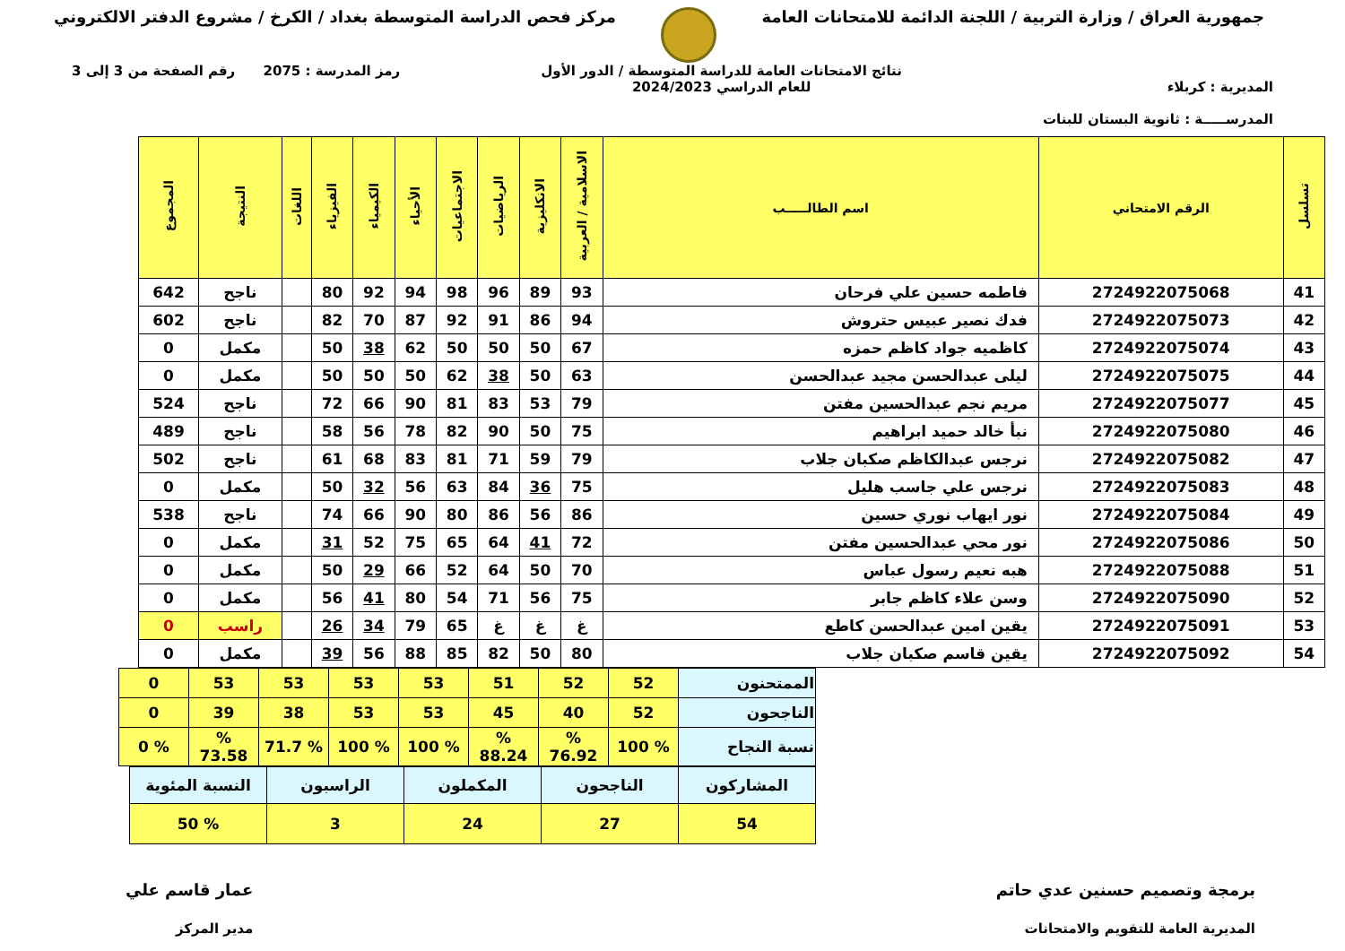جمهورية العراق / وزارة التربية / اللجنة الدائمة للامتحانات العامة
مركز فحص الدراسة المتوسطة بغداد / الكرخ / مشروع الدفتر الالكتروني
المديرية : كربلاء
المدرســـــة : ثانوية البستان للبنات
نتائج الامتحانات العامة للدراسة المتوسطة / الدور الأول
للعام الدراسي 2024/2023
رمز المدرسة : 2075 رقم الصفحة من 3 إلى 3
| تسلسل | الرقم الامتحاني | اسم الطالـــــب | الاسلامية / العربية | الانكليزية | الرياضيات | الاجتماعيات | الأحياء | الكيمياء | الفيزياء | اللغات | النتيجة | المجموع |
| --- | --- | --- | --- | --- | --- | --- | --- | --- | --- | --- | --- | --- |
| 41 | 2724922075068 | فاطمه حسين علي فرحان | 93 | 89 | 96 | 98 | 94 | 92 | 80 | | ناجح | 642 |
| 42 | 2724922075073 | فدك نصير عبيس حتروش | 94 | 86 | 91 | 92 | 87 | 70 | 82 | | ناجح | 602 |
| 43 | 2724922075074 | كاظميه جواد كاظم حمزه | 67 | 50 | 50 | 50 | 62 | 38 | 50 | | مكمل | 0 |
| 44 | 2724922075075 | ليلى عبدالحسن مجيد عبدالحسن | 63 | 50 | 38 | 62 | 50 | 50 | 50 | | مكمل | 0 |
| 45 | 2724922075077 | مريم نجم عبدالحسين مفتن | 79 | 53 | 83 | 81 | 90 | 66 | 72 | | ناجح | 524 |
| 46 | 2724922075080 | نبأ خالد حميد ابراهيم | 75 | 50 | 90 | 82 | 78 | 56 | 58 | | ناجح | 489 |
| 47 | 2724922075082 | نرجس عبدالكاظم صكبان جلاب | 79 | 59 | 71 | 81 | 83 | 68 | 61 | | ناجح | 502 |
| 48 | 2724922075083 | نرجس علي جاسب هليل | 75 | 36 | 84 | 63 | 56 | 32 | 50 | | مكمل | 0 |
| 49 | 2724922075084 | نور ايهاب نوري حسين | 86 | 56 | 86 | 80 | 90 | 66 | 74 | | ناجح | 538 |
| 50 | 2724922075086 | نور محي عبدالحسين مفتن | 72 | 41 | 64 | 65 | 75 | 52 | 31 | | مكمل | 0 |
| 51 | 2724922075088 | هبه نعيم رسول عباس | 70 | 50 | 64 | 52 | 66 | 29 | 50 | | مكمل | 0 |
| 52 | 2724922075090 | وسن علاء كاظم جابر | 75 | 56 | 71 | 54 | 80 | 41 | 56 | | مكمل | 0 |
| 53 | 2724922075091 | يقين امين عبدالحسن كاطع | غ | غ | غ | 65 | 79 | 34 | 26 | | راسب | 0 |
| 54 | 2724922075092 | يقين قاسم صكبان جلاب | 80 | 50 | 82 | 85 | 88 | 56 | 39 | | مكمل | 0 |
| الممتحنون | 52 | 52 | 51 | 53 | 53 | 53 | 53 | 0 |
| الناجحون | 52 | 40 | 45 | 53 | 53 | 38 | 39 | 0 |
| نسبة النجاح | % 100 | % 76.92 | % 88.24 | % 100 | % 100 | % 71.7 | % 73.58 | % 0 |
| المشاركون | الناجحون | المكملون | الراسبون | النسبة المئوية |
| 54 | 27 | 24 | 3 | % 50 |
برمجة وتصميم حسنين عدي حاتم
المديرية العامة للتقويم والامتحانات
عمار قاسم علي
مدير المركز